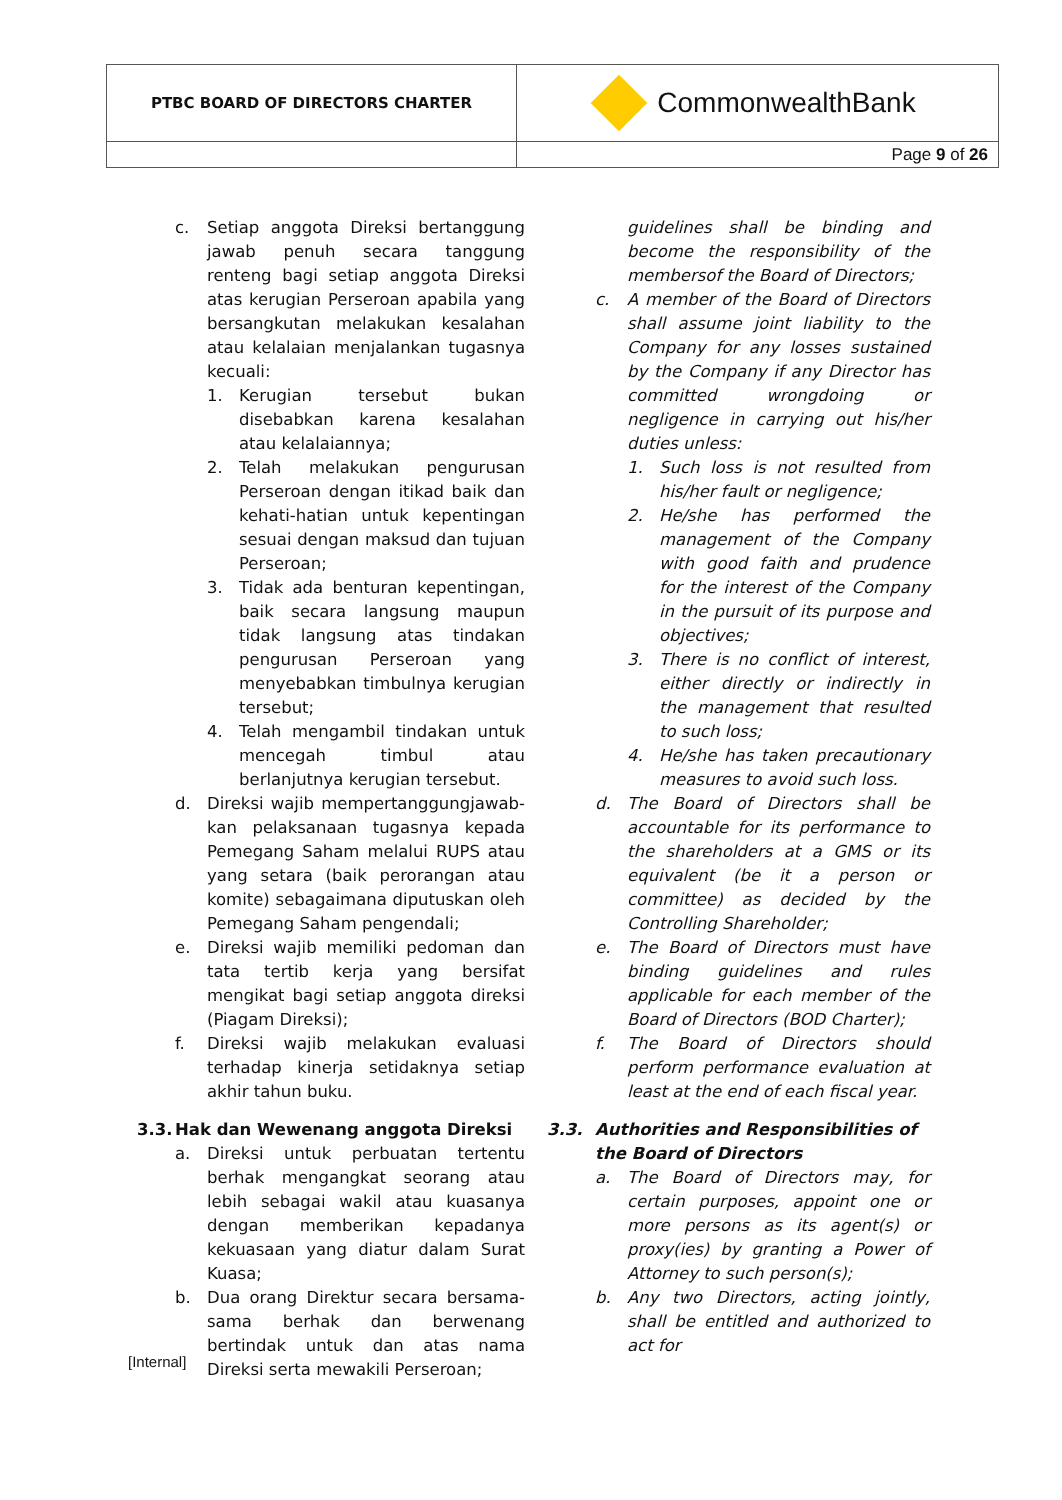| PTBC BOARD OF DIRECTORS CHARTER | CommonwealthBank |
| | Page 9 of 26 |
c. Setiap anggota Direksi bertanggung jawab penuh secara tanggung renteng bagi setiap anggota Direksi atas kerugian Perseroan apabila yang bersangkutan melakukan kesalahan atau kelalaian menjalankan tugasnya kecuali:
1. Kerugian tersebut bukan disebabkan karena kesalahan atau kelalaiannya;
2. Telah melakukan pengurusan Perseroan dengan itikad baik dan kehati-hatian untuk kepentingan sesuai dengan maksud dan tujuan Perseroan;
3. Tidak ada benturan kepentingan, baik secara langsung maupun tidak langsung atas tindakan pengurusan Perseroan yang menyebabkan timbulnya kerugian tersebut;
4. Telah mengambil tindakan untuk mencegah timbul atau berlanjutnya kerugian tersebut.
d. Direksi wajib mempertanggungjawab-kan pelaksanaan tugasnya kepada Pemegang Saham melalui RUPS atau yang setara (baik perorangan atau komite) sebagaimana diputuskan oleh Pemegang Saham pengendali;
e. Direksi wajib memiliki pedoman dan tata tertib kerja yang bersifat mengikat bagi setiap anggota direksi (Piagam Direksi);
f. Direksi wajib melakukan evaluasi terhadap kinerja setidaknya setiap akhir tahun buku.
3.3. Hak dan Wewenang anggota Direksi
a. Direksi untuk perbuatan tertentu berhak mengangkat seorang atau lebih sebagai wakil atau kuasanya dengan memberikan kepadanya kekuasaan yang diatur dalam Surat Kuasa;
b. Dua orang Direktur secara bersama-sama berhak dan berwenang bertindak untuk dan atas nama Direksi serta mewakili Perseroan;
guidelines shall be binding and become the responsibility of the membersof the Board of Directors;
c. A member of the Board of Directors shall assume joint liability to the Company for any losses sustained by the Company if any Director has committed wrongdoing or negligence in carrying out his/her duties unless:
1. Such loss is not resulted from his/her fault or negligence;
2. He/she has performed the management of the Company with good faith and prudence for the interest of the Company in the pursuit of its purpose and objectives;
3. There is no conflict of interest, either directly or indirectly in the management that resulted to such loss;
4. He/she has taken precautionary measures to avoid such loss.
d. The Board of Directors shall be accountable for its performance to the shareholders at a GMS or its equivalent (be it a person or committee) as decided by the Controlling Shareholder;
e. The Board of Directors must have binding guidelines and rules applicable for each member of the Board of Directors (BOD Charter);
f. The Board of Directors should perform performance evaluation at least at the end of each fiscal year.
3.3. Authorities and Responsibilities of the Board of Directors
a. The Board of Directors may, for certain purposes, appoint one or more persons as its agent(s) or proxy(ies) by granting a Power of Attorney to such person(s);
b. Any two Directors, acting jointly, shall be entitled and authorized to act for
[Internal]